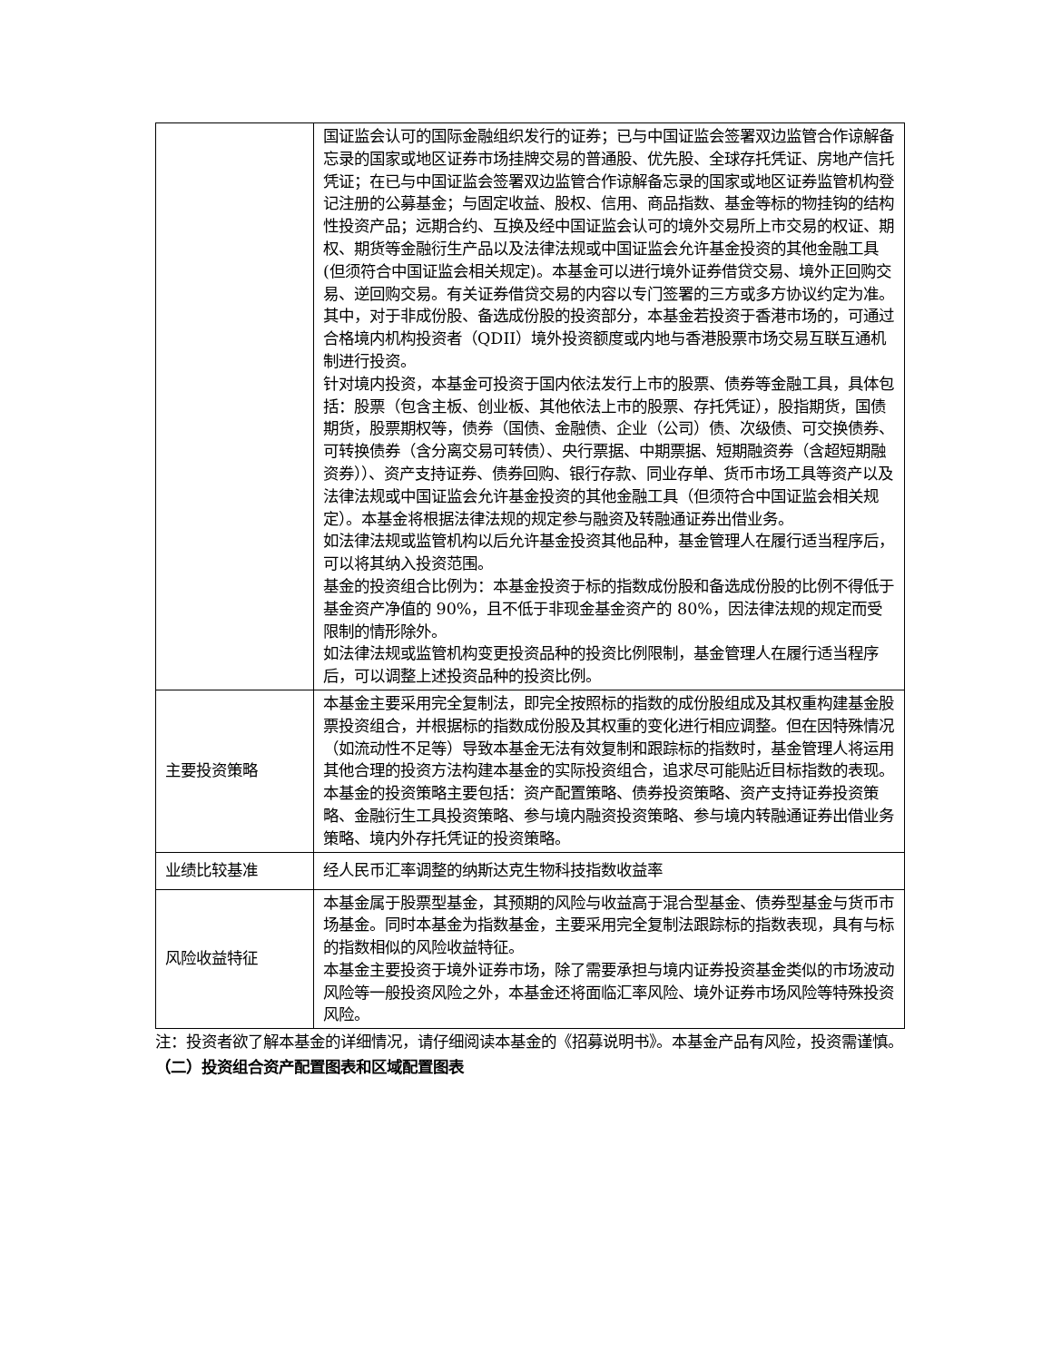| | 国证监会认可的国际金融组织发行的证券；已与中国证监会签署双边监管合作谅解备忘录的国家或地区证券市场挂牌交易的普通股、优先股、全球存托凭证、房地产信托凭证；在已与中国证监会签署双边监管合作谅解备忘录的国家或地区证券监管机构登记注册的公募基金；与固定收益、股权、信用、商品指数、基金等标的物挂钩的结构性投资产品；远期合约、互换及经中国证监会认可的境外交易所上市交易的权证、期权、期货等金融衍生产品以及法律法规或中国证监会允许基金投资的其他金融工具(但须符合中国证监会相关规定)。本基金可以进行境外证券借贷交易、境外正回购交易、逆回购交易。有关证券借贷交易的内容以专门签署的三方或多方协议约定为准。其中，对于非成份股、备选成份股的投资部分，本基金若投资于香港市场的，可通过合格境内机构投资者（QDII）境外投资额度或内地与香港股票市场交易互联互通机制进行投资。 针对境内投资，本基金可投资于国内依法发行上市的股票、债券等金融工具，具体包括：股票（包含主板、创业板、其他依法上市的股票、存托凭证），股指期货，国债期货，股票期权等，债券（国债、金融债、企业（公司）债、次级债、可交换债券、可转换债券（含分离交易可转债）、央行票据、中期票据、短期融资券（含超短期融资券））、资产支持证券、债券回购、银行存款、同业存单、货币市场工具等资产以及法律法规或中国证监会允许基金投资的其他金融工具（但须符合中国证监会相关规定）。本基金将根据法律法规的规定参与融资及转融通证券出借业务。 如法律法规或监管机构以后允许基金投资其他品种，基金管理人在履行适当程序后，可以将其纳入投资范围。 基金的投资组合比例为：本基金投资于标的指数成份股和备选成份股的比例不得低于基金资产净值的 90%，且不低于非现金基金资产的 80%，因法律法规的规定而受限制的情形除外。 如法律法规或监管机构变更投资品种的投资比例限制，基金管理人在履行适当程序后，可以调整上述投资品种的投资比例。 |
| 主要投资策略 | 本基金主要采用完全复制法，即完全按照标的指数的成份股组成及其权重构建基金股票投资组合，并根据标的指数成份股及其权重的变化进行相应调整。但在因特殊情况（如流动性不足等）导致本基金无法有效复制和跟踪标的指数时，基金管理人将运用其他合理的投资方法构建本基金的实际投资组合，追求尽可能贴近目标指数的表现。本基金的投资策略主要包括：资产配置策略、债券投资策略、资产支持证券投资策略、金融衍生工具投资策略、参与境内融资投资策略、参与境内转融通证券出借业务策略、境内外存托凭证的投资策略。 |
| 业绩比较基准 | 经人民币汇率调整的纳斯达克生物科技指数收益率 |
| 风险收益特征 | 本基金属于股票型基金，其预期的风险与收益高于混合型基金、债券型基金与货币市场基金。同时本基金为指数基金，主要采用完全复制法跟踪标的指数表现，具有与标的指数相似的风险收益特征。 本基金主要投资于境外证券市场，除了需要承担与境内证券投资基金类似的市场波动风险等一般投资风险之外，本基金还将面临汇率风险、境外证券市场风险等特殊投资风险。 |
注：投资者欲了解本基金的详细情况，请仔细阅读本基金的《招募说明书》。本基金产品有风险，投资需谨慎。
（二）投资组合资产配置图表和区域配置图表